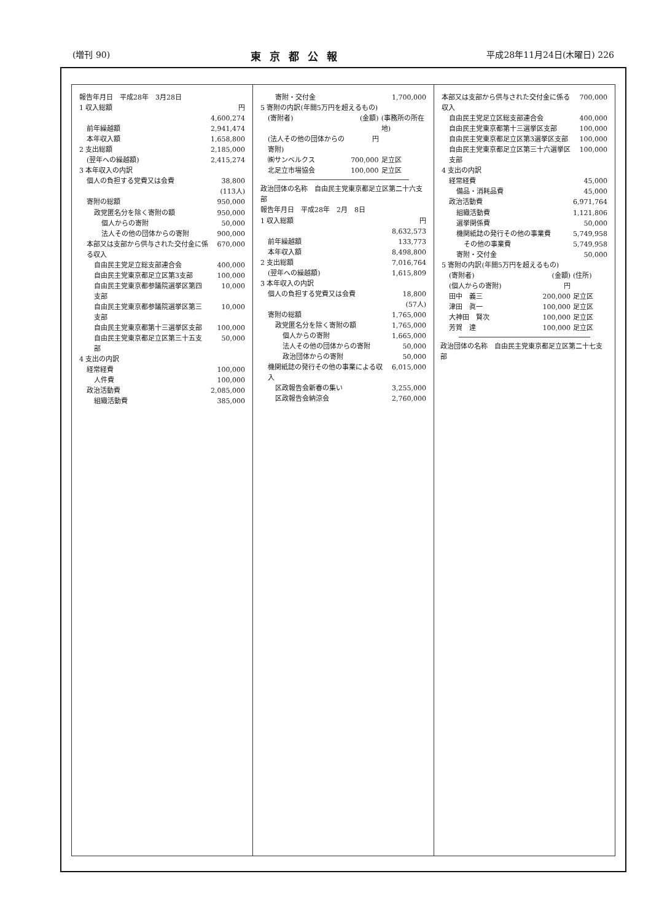(増刊 90) 東京都公報 平成28年11月24日(木曜日) 226
| 報告年月日 平成28年 3月28日 | |
| 1 収入総額 | 円 4,600,274 |
| 前年繰越額 | 2,941,474 |
| 本年収入額 | 1,658,800 |
| 2 支出総額 | 2,185,000 |
| (翌年への繰越額) | 2,415,274 |
| 3 本年収入の内訳 | |
| 個人の負担する党費又は会費 | 38,800 (113人) |
| 寄附の総額 | 950,000 |
| 政党匿名分を除く寄附の額 | 950,000 |
| 個人からの寄附 | 50,000 |
| 法人その他の団体からの寄附 | 900,000 |
| 本部又は支部から供与された交付金に係る収入 | 670,000 |
| 自由民主党足立総支部連合会 | 400,000 |
| 自由民主党東京都足立区第3支部 | 100,000 |
| 自由民主党東京都参議院選挙区第四支部 | 10,000 |
| 自由民主党東京都参議院選挙区第三支部 | 10,000 |
| 自由民主党東京都第十三選挙区支部 | 100,000 |
| 自由民主党東京都足立区第三十五支部 | 50,000 |
| 4 支出の内訳 | |
| 経常経費 | 100,000 |
| 人件費 | 100,000 |
| 政治活動費 | 2,085,000 |
| 組織活動費 | 385,000 |
| 寄附・交付金 | 1,700,000 | |
| 5 寄附の内訳(年間5万円を超えるもの) | | |
| (寄附者) | (金額) | (事務所の所在地) |
| (法人その他の団体からの寄附) | 円 | |
| ㈱サンベルクス | 700,000 | 足立区 |
| 北足立市場協会 | 100,000 | 足立区 |
| 政治団体の名称 自由民主党東京都足立区第二十六支部 | |
| 報告年月日 平成28年 2月 8日 | |
| 1 収入総額 | 円 8,632,573 |
| 前年繰越額 | 133,773 |
| 本年収入額 | 8,498,800 |
| 2 支出総額 | 7,016,764 |
| (翌年への繰越額) | 1,615,809 |
| 3 本年収入の内訳 | |
| 個人の負担する党費又は会費 | 18,800 (57人) |
| 寄附の総額 | 1,765,000 |
| 政党匿名分を除く寄附の額 | 1,765,000 |
| 個人からの寄附 | 1,665,000 |
| 法人その他の団体からの寄附 | 50,000 |
| 政治団体からの寄附 | 50,000 |
| 機関紙誌の発行その他の事業による収入 | 6,015,000 |
| 区政報告会新春の集い | 3,255,000 |
| 区政報告会納涼会 | 2,760,000 |
| 本部又は支部から供与された交付金に係る収入 | | 700,000 |
| 自由民主党足立区総支部連合会 | | 400,000 |
| 自由民主党東京都第十三選挙区支部 | | 100,000 |
| 自由民主党東京都足立区第3選挙区支部 | | 100,000 |
| 自由民主党東京都足立区第三十六選挙区支部 | | 100,000 |
| 4 支出の内訳 | | |
| 経常経費 | | 45,000 |
| 備品・消耗品費 | | 45,000 |
| 政治活動費 | | 6,971,764 |
| 組織活動費 | | 1,121,806 |
| 選挙関係費 | | 50,000 |
| 機関紙誌の発行その他の事業費 | | 5,749,958 |
| その他の事業費 | | 5,749,958 |
| 寄附・交付金 | | 50,000 |
| 5 寄附の内訳(年間5万円を超えるもの) | | |
| (寄附者) | (金額) | (住所) |
| (個人からの寄附) | 円 | |
| 田中 義三 | 200,000 | 足立区 |
| 津田 眞一 | 100,000 | 足立区 |
| 大神田 賢次 | 100,000 | 足立区 |
| 芳賀 達 | 100,000 | 足立区 |
政治団体の名称　自由民主党東京都足立区第二十七支部